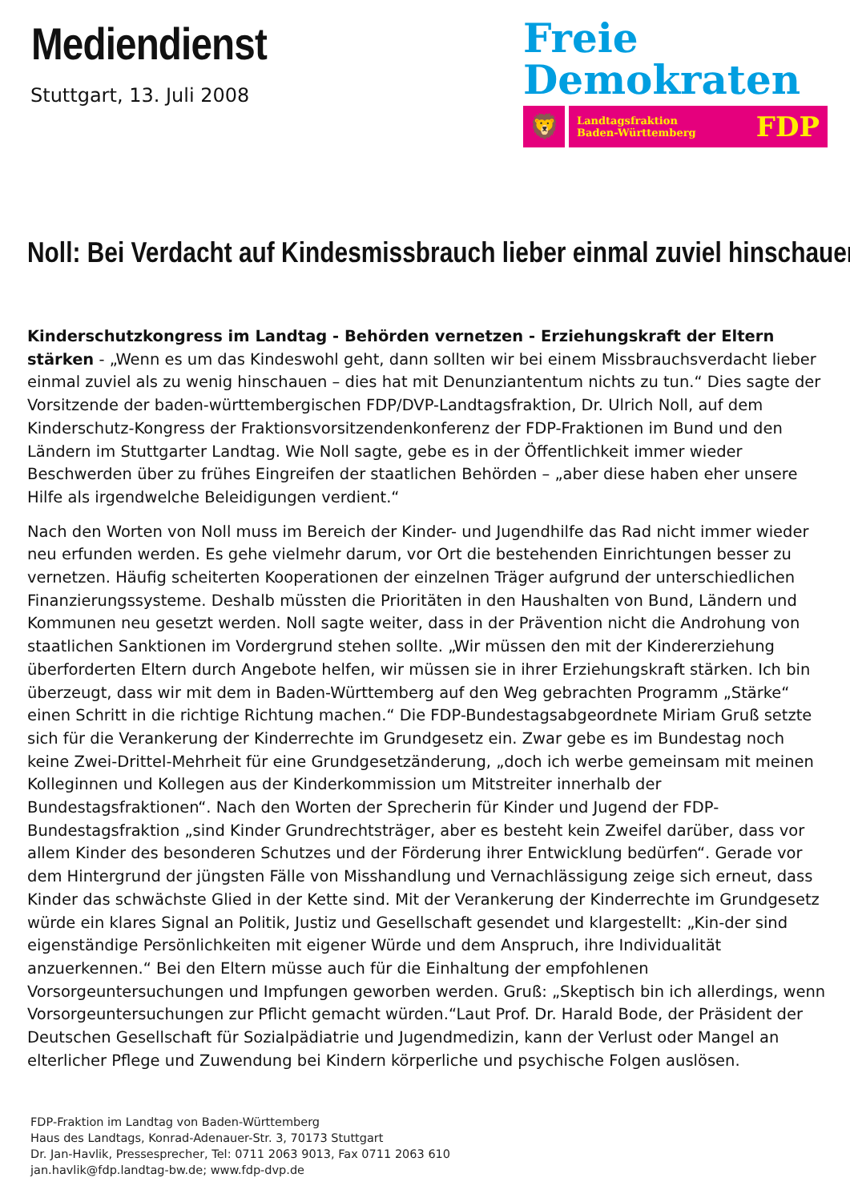Mediendienst
Stuttgart, 13. Juli 2008
Freie
Demokraten
🦁
Landtagsfraktion
Baden-Württemberg FDP
Noll: Bei Verdacht auf Kindesmissbrauch lieber einmal zuviel hinschauen
Kinderschutzkongress im Landtag - Behörden vernetzen - Erziehungskraft der Eltern stärken - „Wenn es um das Kindeswohl geht, dann sollten wir bei einem Missbrauchsverdacht lieber einmal zuviel als zu wenig hinschauen – dies hat mit Denunziantentum nichts zu tun.“ Dies sagte der Vorsitzende der baden-württembergischen FDP/DVP-Landtagsfraktion, Dr. Ulrich Noll, auf dem Kinderschutz-Kongress der Fraktionsvorsitzendenkonferenz der FDP-Fraktionen im Bund und den Ländern im Stuttgarter Landtag. Wie Noll sagte, gebe es in der Öffentlichkeit immer wieder Beschwerden über zu frühes Eingreifen der staatlichen Behörden – „aber diese haben eher unsere Hilfe als irgendwelche Beleidigungen verdient.“
Nach den Worten von Noll muss im Bereich der Kinder- und Jugendhilfe das Rad nicht immer wieder neu erfunden werden. Es gehe vielmehr darum, vor Ort die bestehenden Einrichtungen besser zu vernetzen. Häufig scheiterten Kooperationen der einzelnen Träger aufgrund der unterschiedlichen Finanzierungssysteme. Deshalb müssten die Prioritäten in den Haushalten von Bund, Ländern und Kommunen neu gesetzt werden. Noll sagte weiter, dass in der Prävention nicht die Androhung von staatlichen Sanktionen im Vordergrund stehen sollte. „Wir müssen den mit der Kindererziehung überforderten Eltern durch Angebote helfen, wir müssen sie in ihrer Erziehungskraft stärken. Ich bin überzeugt, dass wir mit dem in Baden-Württemberg auf den Weg gebrachten Programm „Stärke“ einen Schritt in die richtige Richtung machen.“ Die FDP-Bundestagsabgeordnete Miriam Gruß setzte sich für die Verankerung der Kinderrechte im Grundgesetz ein. Zwar gebe es im Bundestag noch keine Zwei-Drittel-Mehrheit für eine Grundgesetzänderung, „doch ich werbe gemeinsam mit meinen Kolleginnen und Kollegen aus der Kinderkommission um Mitstreiter innerhalb der Bundestagsfraktionen“. Nach den Worten der Sprecherin für Kinder und Jugend der FDP-Bundestagsfraktion „sind Kinder Grundrechtsträger, aber es besteht kein Zweifel darüber, dass vor allem Kinder des besonderen Schutzes und der Förderung ihrer Entwicklung bedürfen“. Gerade vor dem Hintergrund der jüngsten Fälle von Misshandlung und Vernachlässigung zeige sich erneut, dass Kinder das schwächste Glied in der Kette sind. Mit der Verankerung der Kinderrechte im Grundgesetz würde ein klares Signal an Politik, Justiz und Gesellschaft gesendet und klargestellt: „Kin-der sind eigenständige Persönlichkeiten mit eigener Würde und dem Anspruch, ihre Individualität anzuerkennen.“ Bei den Eltern müsse auch für die Einhaltung der empfohlenen Vorsorgeuntersuchungen und Impfungen geworben werden. Gruß: „Skeptisch bin ich allerdings, wenn Vorsorgeuntersuchungen zur Pflicht gemacht würden.“Laut Prof. Dr. Harald Bode, der Präsident der Deutschen Gesellschaft für Sozialpädiatrie und Jugendmedizin, kann der Verlust oder Mangel an elterlicher Pflege und Zuwendung bei Kindern körperliche und psychische Folgen auslösen.
FDP-Fraktion im Landtag von Baden-Württemberg
Haus des Landtags, Konrad-Adenauer-Str. 3, 70173 Stuttgart
Dr. Jan-Havlik, Pressesprecher, Tel: 0711 2063 9013, Fax 0711 2063 610
jan.havlik@fdp.landtag-bw.de; www.fdp-dvp.de